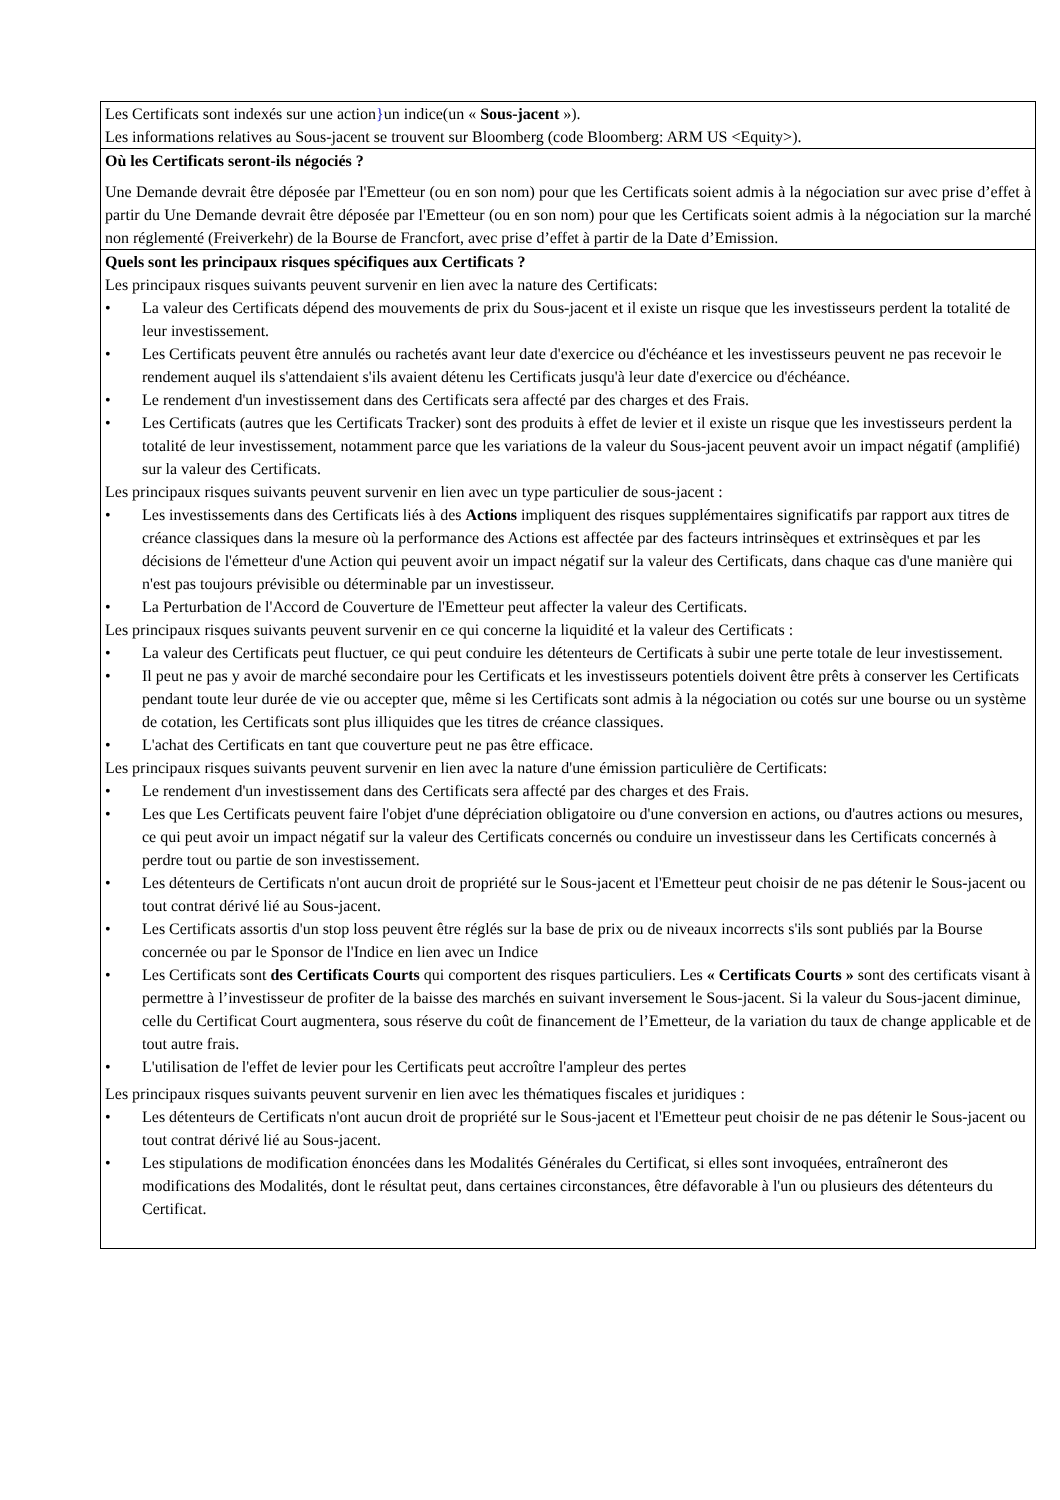Les Certificats sont indexés sur une action}un indice(un « Sous-jacent »).
Les informations relatives au Sous-jacent se trouvent sur Bloomberg (code Bloomberg: ARM US <Equity>).
Où les Certificats seront-ils négociés ?
Une Demande devrait être déposée par l'Emetteur (ou en son nom) pour que les Certificats soient admis à la négociation sur avec prise d’effet à partir du Une Demande devrait être déposée par l'Emetteur (ou en son nom) pour que les Certificats soient admis à la négociation sur la marché non réglementé (Freiverkehr) de la Bourse de Francfort, avec prise d’effet à partir de la Date d’Emission.
Quels sont les principaux risques spécifiques aux Certificats ?
Les principaux risques suivants peuvent survenir en lien avec la nature des Certificats:
• La valeur des Certificats dépend des mouvements de prix du Sous-jacent et il existe un risque que les investisseurs perdent la totalité de leur investissement.
• Les Certificats peuvent être annulés ou rachetés avant leur date d'exercice ou d'échéance et les investisseurs peuvent ne pas recevoir le rendement auquel ils s'attendaient s'ils avaient détenu les Certificats jusqu'à leur date d'exercice ou d'échéance.
• Le rendement d'un investissement dans des Certificats sera affecté par des charges et des Frais.
• Les Certificats (autres que les Certificats Tracker) sont des produits à effet de levier et il existe un risque que les investisseurs perdent la totalité de leur investissement, notamment parce que les variations de la valeur du Sous-jacent peuvent avoir un impact négatif (amplifié) sur la valeur des Certificats.
Les principaux risques suivants peuvent survenir en lien avec un type particulier de sous-jacent :
• Les investissements dans des Certificats liés à des Actions impliquent des risques supplémentaires significatifs par rapport aux titres de créance classiques dans la mesure où la performance des Actions est affectée par des facteurs intrinsèques et extrinsèques et par les décisions de l'émetteur d'une Action qui peuvent avoir un impact négatif sur la valeur des Certificats, dans chaque cas d'une manière qui n'est pas toujours prévisible ou déterminable par un investisseur.
• La Perturbation de l'Accord de Couverture de l'Emetteur peut affecter la valeur des Certificats.
Les principaux risques suivants peuvent survenir en ce qui concerne la liquidité et la valeur des Certificats :
• La valeur des Certificats peut fluctuer, ce qui peut conduire les détenteurs de Certificats à subir une perte totale de leur investissement.
• Il peut ne pas y avoir de marché secondaire pour les Certificats et les investisseurs potentiels doivent être prêts à conserver les Certificats pendant toute leur durée de vie ou accepter que, même si les Certificats sont admis à la négociation ou cotés sur une bourse ou un système de cotation, les Certificats sont plus illiquides que les titres de créance classiques.
• L'achat des Certificats en tant que couverture peut ne pas être efficace.
Les principaux risques suivants peuvent survenir en lien avec la nature d'une émission particulière de Certificats:
• Le rendement d'un investissement dans des Certificats sera affecté par des charges et des Frais.
• Les que Les Certificats peuvent faire l'objet d'une dépréciation obligatoire ou d'une conversion en actions, ou d'autres actions ou mesures, ce qui peut avoir un impact négatif sur la valeur des Certificats concernés ou conduire un investisseur dans les Certificats concernés à perdre tout ou partie de son investissement.
• Les détenteurs de Certificats n'ont aucun droit de propriété sur le Sous-jacent et l'Emetteur peut choisir de ne pas détenir le Sous-jacent ou tout contrat dérivé lié au Sous-jacent.
• Les Certificats assortis d'un stop loss peuvent être réglés sur la base de prix ou de niveaux incorrects s'ils sont publiés par la Bourse concernée ou par le Sponsor de l'Indice en lien avec un Indice
• Les Certificats sont des Certificats Courts qui comportent des risques particuliers. Les « Certificats Courts » sont des certificats visant à permettre à l’investisseur de profiter de la baisse des marchés en suivant inversement le Sous-jacent. Si la valeur du Sous-jacent diminue, celle du Certificat Court augmentera, sous réserve du coût de financement de l’Emetteur, de la variation du taux de change applicable et de tout autre frais.
• L'utilisation de l'effet de levier pour les Certificats peut accroître l'ampleur des pertes
Les principaux risques suivants peuvent survenir en lien avec les thématiques fiscales et juridiques :
• Les détenteurs de Certificats n'ont aucun droit de propriété sur le Sous-jacent et l'Emetteur peut choisir de ne pas détenir le Sous-jacent ou tout contrat dérivé lié au Sous-jacent.
• Les stipulations de modification énoncées dans les Modalités Générales du Certificat, si elles sont invoquées, entraîneront des modifications des Modalités, dont le résultat peut, dans certaines circonstances, être défavorable à l'un ou plusieurs des détenteurs du Certificat.